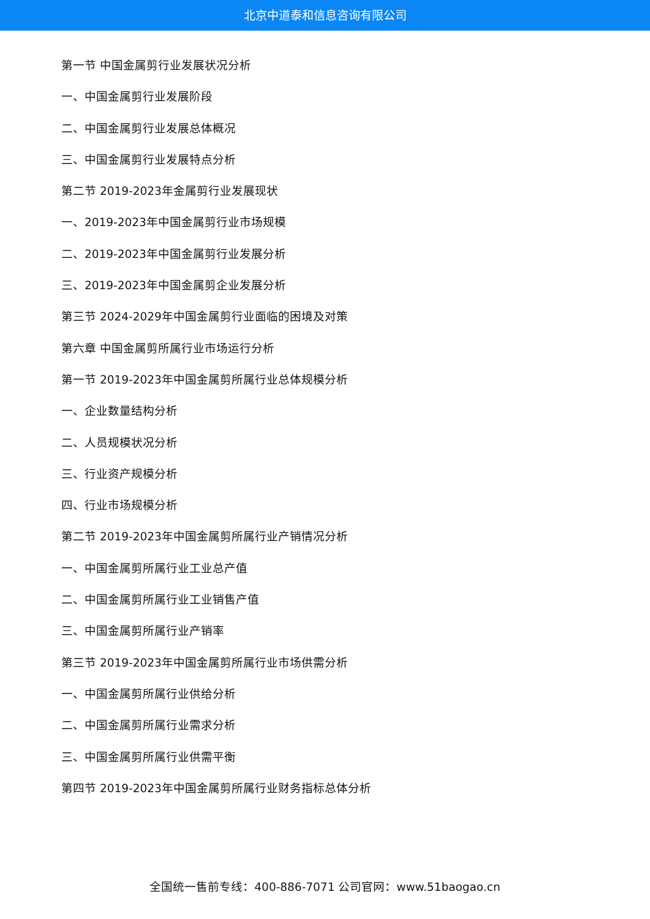北京中道泰和信息咨询有限公司
第一节 中国金属剪行业发展状况分析
一、中国金属剪行业发展阶段
二、中国金属剪行业发展总体概况
三、中国金属剪行业发展特点分析
第二节 2019-2023年金属剪行业发展现状
一、2019-2023年中国金属剪行业市场规模
二、2019-2023年中国金属剪行业发展分析
三、2019-2023年中国金属剪企业发展分析
第三节 2024-2029年中国金属剪行业面临的困境及对策
第六章 中国金属剪所属行业市场运行分析
第一节 2019-2023年中国金属剪所属行业总体规模分析
一、企业数量结构分析
二、人员规模状况分析
三、行业资产规模分析
四、行业市场规模分析
第二节 2019-2023年中国金属剪所属行业产销情况分析
一、中国金属剪所属行业工业总产值
二、中国金属剪所属行业工业销售产值
三、中国金属剪所属行业产销率
第三节 2019-2023年中国金属剪所属行业市场供需分析
一、中国金属剪所属行业供给分析
二、中国金属剪所属行业需求分析
三、中国金属剪所属行业供需平衡
第四节 2019-2023年中国金属剪所属行业财务指标总体分析
全国统一售前专线：400-886-7071 公司官网：www.51baogao.cn